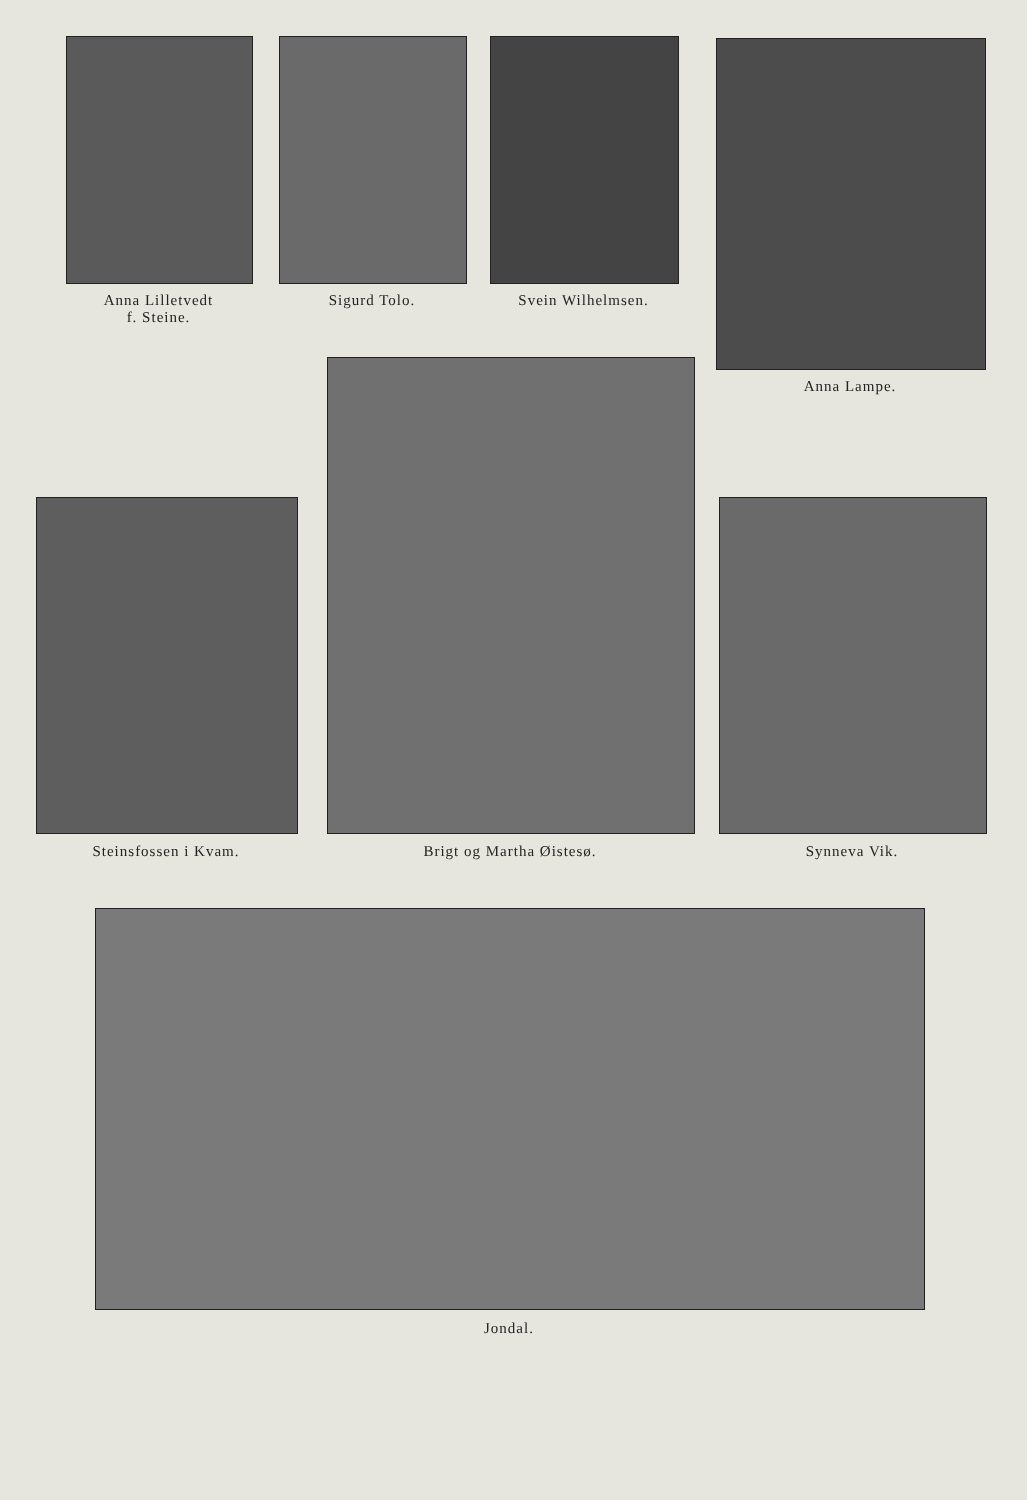Anna Lilletvedt
f. Steine.
Sigurd Tolo. Svein Wilhelmsen.
Anna Lampe.
Steinsfossen i Kvam. Brigt og Martha Øistesø. Synneva Vik.
Jondal.